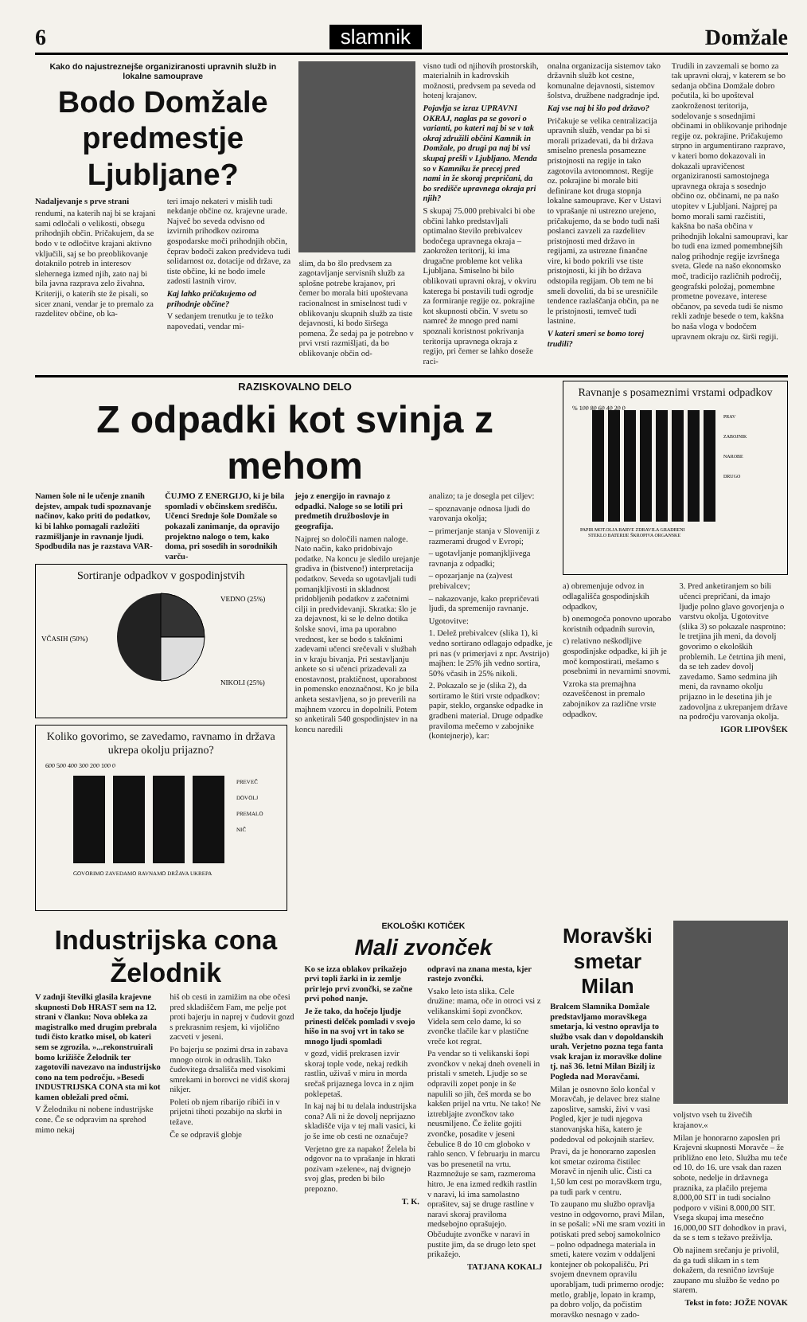6 slamnik Domžale
Kako do najustreznejše organiziranosti upravnih služb in lokalne samouprave
Bodo Domžale predmestje Ljubljane?
Nadaljevanje s prve strani
rendumi, na katerih naj bi se krajani sami odločali o velikosti, obsegu prihodnjih občin. Pričakujem, da se bodo v te odločitve krajani aktivno vključili, saj se bo preoblikovanje dotaknilo potreb in interesov slehernega izmed njih, zato naj bi bila javna razprava zelo živahna. Kriteriji, o katerih ste že pisali, so sicer znani, vendar je to premalo za razdelitev občine, ob ka-
teri imajo nekateri v mislih tudi nekdanje občine oz. krajevne urade. Največ bo seveda odvisno od izvirnih prihodkov oziroma gospodarske moči prihodnjih občin, čeprav bodoči zakon predvideva tudi solidarnost oz. dotacije od države, za tiste občine, ki ne bodo imele zadosti lastnih virov.
Kaj lahko pričakujemo od prihodnje občine?
V sedanjem trenutku je to težko napovedati, vendar mi-
slim, da bo šlo predvsem za zagotavljanje servisnih služb za splošne potrebe krajanov, pri čemer bo morala biti upoštevana racionalnost in smiselnost tudi v oblikovanju skupnih služb za tiste dejavnosti, ki bodo širšega pomena. Že sedaj pa je potrebno v prvi vrsti razmišljati, da bo oblikovanje občin od-
visno tudi od njihovih prostorskih, materialnih in kadrovskih možnosti, predvsem pa seveda od hotenj krajanov.
Pojavlja se izraz UPRAVNI OKRAJ, naglas pa se govori o varianti, po kateri naj bi se v tak okraj združili občini Kamnik in Domžale, po drugi pa naj bi vsi skupaj prešli v Ljubljano. Menda so v Kamniku že precej pred nami in že skoraj prepričani, da bo središče upravnega okraja pri njih?
S skupaj 75.000 prebivalci bi obe občini lahko predstavljali optimalno število prebivalcev bodočega upravnega okraja – zaokrožen teritorij, ki ima drugačne probleme kot velika Ljubljana. Smiselno bi bilo oblikovati upravni okraj, v okviru katerega bi postavili tudi ogrodje za formiranje regije oz. pokrajine kot skupnosti občin. V svetu so namreč že mnogo pred nami spoznali koristnost pokrivanja teritorija upravnega okraja z regijo, pri čemer se lahko doseže raci-
onalna organizacija sistemov tako državnih služb kot cestne, komunalne dejavnosti, sistemov šolstva, družbene nadgradnje ipd.
Kaj vse naj bi šlo pod državo?
Pričakuje se velika centralizacija upravnih služb, vendar pa bi si morali prizadevati, da bi država smiselno prenesla posamezne pristojnosti na regije in tako zagotovila avtonomnost. Regije oz. pokrajine bi morale biti definirane kot druga stopnja lokalne samouprave. Ker v Ustavi to vprašanje ni ustrezno urejeno, pričakujemo, da se bodo tudi naši poslanci zavzeli za razdelitev pristojnosti med državo in regijami, za ustrezne finančne vire, ki bodo pokrili vse tiste pristojnosti, ki jih bo država odstopila regijam. Ob tem ne bi smeli dovoliti, da bi se uresničile tendence razlaščanja občin, pa ne le pristojnosti, temveč tudi lastnine.
V kateri smeri se bomo torej trudili?
Trudili in zavzemali se bomo za tak upravni okraj, v katerem se bo sedanja občina Domžale dobro počutila, ki bo upošteval zaokroženost teritorija, sodelovanje s sosednjimi občinami in oblikovanje prihodnje regije oz. pokrajine. Pričakujemo strpno in argumentirano razpravo, v kateri bomo dokazovali in dokazali upravičenost organiziranosti samostojnega upravnega okraja s sosednjo občino oz. občinami, ne pa našo utopitev v Ljubljani. Najprej pa bomo morali sami razčistiti, kakšna bo naša občina v prihodnjih lokalni samoupravi, kar bo tudi ena izmed pomembnejših nalog prihodnje regije izvršnega sveta. Glede na našo ekonomsko moč, tradicijo različnih področij, geografski položaj, pomembne prometne povezave, interese občanov, pa seveda tudi še nismo rekli zadnje besede o tem, kakšna bo naša vloga v bodočem upravnem okraju oz. širši regiji.
RAZISKOVALNO DELO
Z odpadki kot svinja z mehom
Namen šole ni le učenje znanih dejstev, ampak tudi spoznavanje načinov, kako priti do podatkov, ki bi lahko pomagali razložiti razmišljanje in ravnanje ljudi. Spodbudila nas je razstava VAR-
ČUJMO Z ENERGIJO, ki je bila spomladi v občinskem središču. Učenci Srednje šole Domžale so pokazali zanimanje, da opravijo projektno nalogo o tem, kako doma, pri sosedih in sorodnikih varču-
Sortiranje odpadkov v gospodinjstvih
VEDNO (25%)
VČASIH (50%)
NIKOLI (25%)
Koliko govorimo, se zavedamo, ravnamo in država ukrepa okolju prijazno?
600 500 400 300 200 100 0
GOVORIMO ZAVEDAMO RAVNAMO DRŽAVA UKREPA
PREVEČ
DOVOLJ
PREMALO
NIČ
jejo z energijo in ravnajo z odpadki. Naloge so se lotili pri predmetih družboslovje in geografija.
Najprej so določili namen naloge. Nato način, kako pridobivajo podatke. Na koncu je sledilo urejanje gradiva in (bistveno!) interpretacija podatkov. Seveda so ugotavljali tudi pomanjkljivosti in skladnost pridobljenih podatkov z začetnimi cilji in predvidevanji. Skratka: šlo je za dejavnost, ki se le delno dotika šolske snovi, ima pa uporabno vrednost, ker se bodo s takšnimi zadevami učenci srečevali v službah in v kraju bivanja. Pri sestavljanju ankete so si učenci prizadevali za enostavnost, praktičnost, uporabnost in pomensko enoznačnost. Ko je bila anketa sestavljena, so jo preverili na majhnem vzorcu in dopolnili. Potem so anketirali 540 gospodinjstev in na koncu naredili
analizo; ta je dosegla pet ciljev:
– spoznavanje odnosa ljudi do varovanja okolja;
– primerjanje stanja v Sloveniji z razmerami drugod v Evropi;
– ugotavljanje pomanjkljivega ravnanja z odpadki;
– opozarjanje na (za)vest prebivalcev;
– nakazovanje, kako prepričevati ljudi, da spremenijo ravnanje.
Ugotovitve:
1. Delež prebivalcev (slika 1), ki vedno sortirano odlagajo odpadke, je pri nas (v primerjavi z npr. Avstrijo) majhen: le 25% jih vedno sortira, 50% včasih in 25% nikoli.
2. Pokazalo se je (slika 2), da sortiramo le štiri vrste odpadkov: papir, steklo, organske odpadke in gradbeni material. Druge odpadke praviloma mečemo v zabojnike (kontejnerje), kar:
Ravnanje s posameznimi vrstami odpadkov
% 100 80 60 40 20 0
PRAV
ZABOJNIK
NAROBE
DRUGO
PAPIR MOT.OLJA BARVE ZDRAVILA GRADBENI
STEKLO BATERIJE ŠKROPIVA ORGANSKE
a) obremenjuje odvoz in odlagališča gospodinjskih odpadkov,
b) onemogoča ponovno uporabo koristnih odpadnih surovin,
c) relativno neškodljive gospodinjske odpadke, ki jih je moč kompostirati, mešamo s posebnimi in nevarnimi snovmi.
Vzroka sta premajhna ozaveščenost in premalo zabojnikov za različne vrste odpadkov.
3. Pred anketiranjem so bili učenci prepričani, da imajo ljudje polno glavo govorjenja o varstvu okolja. Ugotovitve (slika 3) so pokazale nasprotno: le tretjina jih meni, da dovolj govorimo o ekoloških problemih. Le četrtina jih meni, da se teh zadev dovolj zavedamo. Samo sedmina jih meni, da ravnamo okolju prijazno in le desetina jih je zadovoljna z ukrepanjem države na področju varovanja okolja.
IGOR LIPOVŠEK
Industrijska cona Želodnik
V zadnji številki glasila krajevne skupnosti Dob HRAST sem na 12. strani v članku: Nova obleka za magistralko med drugim prebrala tudi čisto kratko misel, ob kateri sem se zgrozila. »...rekonstruirali bomo križišče Želodnik ter zagotovili navezavo na industrijsko cono na tem področju. »Besedi INDUSTRIJSKA CONA sta mi kot kamen obležali pred očmi.
V Želodniku ni nobene industrijske cone. Če se odpravim na sprehod mimo nekaj
hiš ob cesti in zamižim na obe očesi pred skladiščem Fam, me pelje pot proti bajerju in naprej v čudovit gozd s prekrasnim resjem, ki vijolično zacveti v jeseni.
Po bajerju se pozimi drsa in zabava mnogo otrok in odraslih. Tako čudovitega drsališča med visokimi smrekami in borovci ne vidiš skoraj nikjer.
Poleti ob njem ribarijo ribiči in v prijetni tihoti pozabijo na skrbi in težave.
Če se odpraviš globje
EKOLOŠKI KOTIČEK
Mali zvonček
Ko se izza oblakov prikažejo prvi topli žarki in iz zemlje prir।ejo prvi zvončki, se začne prvi pohod nanje.
Je že tako, da hočejo ljudje prinesti delček pomladi v svojo hišo in na svoj vrt in tako se mnogo ljudi spomladi
v gozd, vidiš prekrasen izvir skoraj tople vode, nekaj redkih rastlin, uživaš v miru in morda srečaš prijaznega lovca in z njim poklepetaš.
In kaj naj bi tu delala industrijska cona? Ali ni že dovolj neprijazno skladišče vija v tej mali vasici, ki jo še ime ob cesti ne označuje?
Verjetno gre za napako! Želela bi odgovor na to vprašanje in hkrati pozivam »zelene«, naj dvignejo svoj glas, preden bi bilo prepozno.
T. K.
odpravi na znana mesta, kjer rastejo zvončki.
Vsako leto ista slika. Cele družine: mama, oče in otroci vsi z velikanskimi šopi zvončkov. Videla sem celo dame, ki so zvončke tlačile kar v plastične vreče kot regrat.
Pa vendar so ti velikanski šopi zvončkov v nekaj dneh oveneli in pristali v smeteh. Ljudje so se odpravili zopet ponje in še napulili so jih, češ morda se bo kakšen prijel na vrtu. Ne tako! Ne iztrebljajte zvončkov tako neusmiljeno. Če želite gojiti zvončke, posadite v jeseni čebulice 8 do 10 cm globoko v rahlo senco. V februarju in marcu vas bo presenetil na vrtu. Razmnožuje se sam, razmeroma hitro. Je ena izmed redkih rastlin v naravi, ki ima samolastno oprašitev, saj se druge rastline v naravi skoraj praviloma medsebojno oprašujejo. Občudujte zvončke v naravi in pustite jim, da se drugo leto spet prikažejo.
TATJANA KOKALJ
Moravški smetar Milan
Bralcem Slamnika Domžale predstavljamo moravškega smetarja, ki vestno opravlja to službo vsak dan v dopoldanskih urah. Verjetno pozna tega fanta vsak krajan iz moravške doline tj. naš 36. letni Milan Bizilj iz Pogleda nad Moravčami.
Milan je osnovno šolo končal v Moravčah, je delavec brez stalne zaposlitve, samski, živi v vasi Pogled, kjer je tudi njegova stanovanjska hiša, katero je podedoval od pokojnih staršev.
Pravi, da je honorarno zaposlen kot smetar oziroma čistilec Moravč in njenih ulic. Čisti ca 1,50 km cest po moravškem trgu, pa tudi park v centru.
To zaupano mu službo opravlja vestno in odgovorno, pravi Milan, in se pošali: »Ni me sram voziti in potiskati pred seboj samokolnico – polno odpadnega materiala in smeti, katere vozim v oddaljeni kontejner ob pokopališču. Pri svojem dnevnem opravilu uporabljam, tudi primerno orodje: metlo, grablje, lopato in kramp, pa dobro voljo, da počistim moravško nesnago v zado-
voljstvo vseh tu živečih krajanov.«
Milan je honorarno zaposlen pri Krajevni skupnosti Moravče – že približno eno leto. Služba mu teče od 10. do 16. ure vsak dan razen sobote, nedelje in državnega praznika, za plačilo prejema 8.000,00 SIT in tudi socialno podporo v višini 8.000,00 SIT. Vsega skupaj ima mesečno 16.000,00 SIT dohodkov in pravi, da se s tem s težavo preživlja.
Ob najinem srečanju je privolil, da ga tudi slikam in s tem dokažem, da resnično izvršuje zaupano mu službo še vedno po starem.
Tekst in foto: JOŽE NOVAK